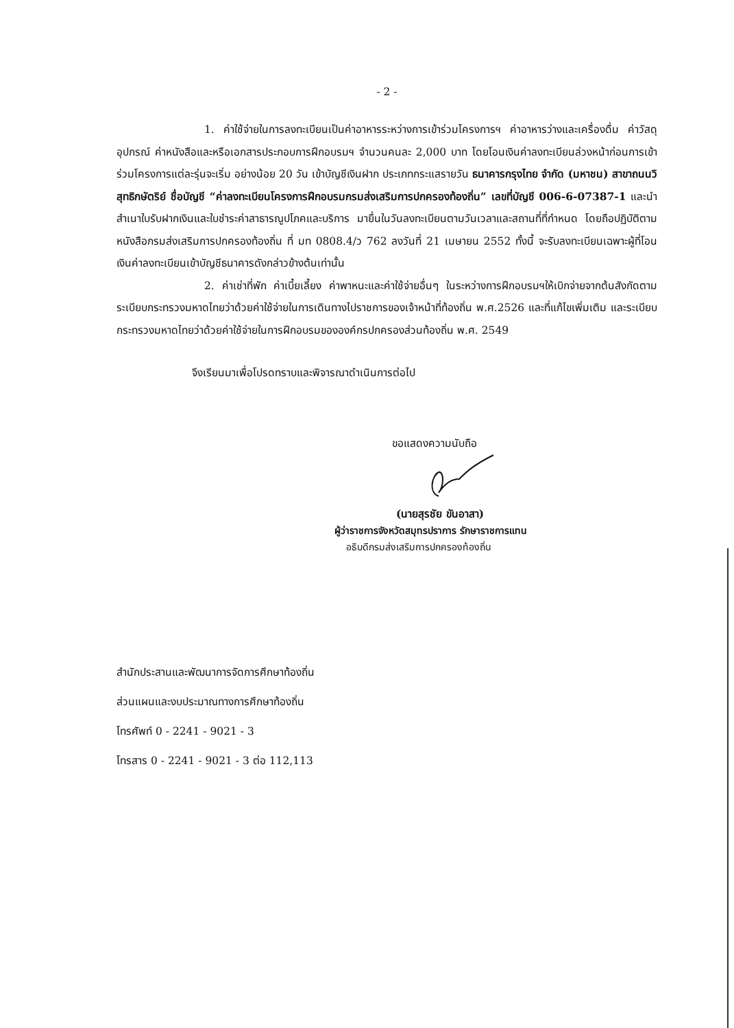- 2 -
1. ค่าใช้จ่ายในการลงทะเบียนเป็นค่าอาหารระหว่างการเข้าร่วมโครงการฯ ค่าอาหารว่างและเครื่องดื่ม ค่าวัสดุ อุปกรณ์ ค่าหนังสือและหรือเอกสารประกอบการฝึกอบรมฯ จำนวนคนละ 2,000 บาท โดยโอนเงินค่าลงทะเบียนล่วงหน้าก่อนการเข้าร่วมโครงการแต่ละรุ่นจะเริ่ม อย่างน้อย 20 วัน เข้าบัญชีเงินฝาก ประเภทกระแสรายวัน ธนาคารกรุงไทย จำกัด (มหาชน) สาขาถนนวิสุทธิกษัตริย์ ชื่อบัญชี “ค่าลงทะเบียนโครงการฝึกอบรมกรมส่งเสริมการปกครองท้องถิ่น” เลขที่บัญชี 006-6-07387-1 และนำสำเนาใบรับฝากเงินและใบชำระค่าสาธารณูปโภคและบริการ มายื่นในวันลงทะเบียนตามวันเวลาและสถานที่ที่กำหนด โดยถือปฏิบัติตามหนังสือกรมส่งเสริมการปกครองท้องถิ่น ที่ มท 0808.4/ว 762 ลงวันที่ 21 เมษายน 2552 ทั้งนี้ จะรับลงทะเบียนเฉพาะผู้ที่โอนเงินค่าลงทะเบียนเข้าบัญชีธนาคารดังกล่าวข้างต้นเท่านั้น
2. ค่าเช่าที่พัก ค่าเบี้ยเลี้ยง ค่าพาหนะและค่าใช้จ่ายอื่นๆ ในระหว่างการฝึกอบรมฯให้เบิกจ่ายจากต้นสังกัดตามระเบียบกระทรวงมหาดไทยว่าด้วยค่าใช้จ่ายในการเดินทางไปราชการของเจ้าหน้าที่ท้องถิ่น พ.ศ.2526 และที่แก้ไขเพิ่มเติม และระเบียบกระทรวงมหาดไทยว่าด้วยค่าใช้จ่ายในการฝึกอบรมขององค์กรปกครองส่วนท้องถิ่น พ.ศ. 2549
จึงเรียนมาเพื่อโปรดทราบและพิจารณาดำเนินการต่อไป
ขอแสดงความนับถือ
(นายสุรชัย ขันอาสา)
ผู้ว่าราชการจังหวัดสมุทรปราการ รักษาราชการแทน
อธิบดีกรมส่งเสริมการปกครองท้องถิ่น
สำนักประสานและพัฒนาการจัดการศึกษาท้องถิ่น
ส่วนแผนและงบประมาณทางการศึกษาท้องถิ่น
โทรศัพท์ 0 - 2241 - 9021 - 3
โทรสาร 0 - 2241 - 9021 - 3 ต่อ 112,113